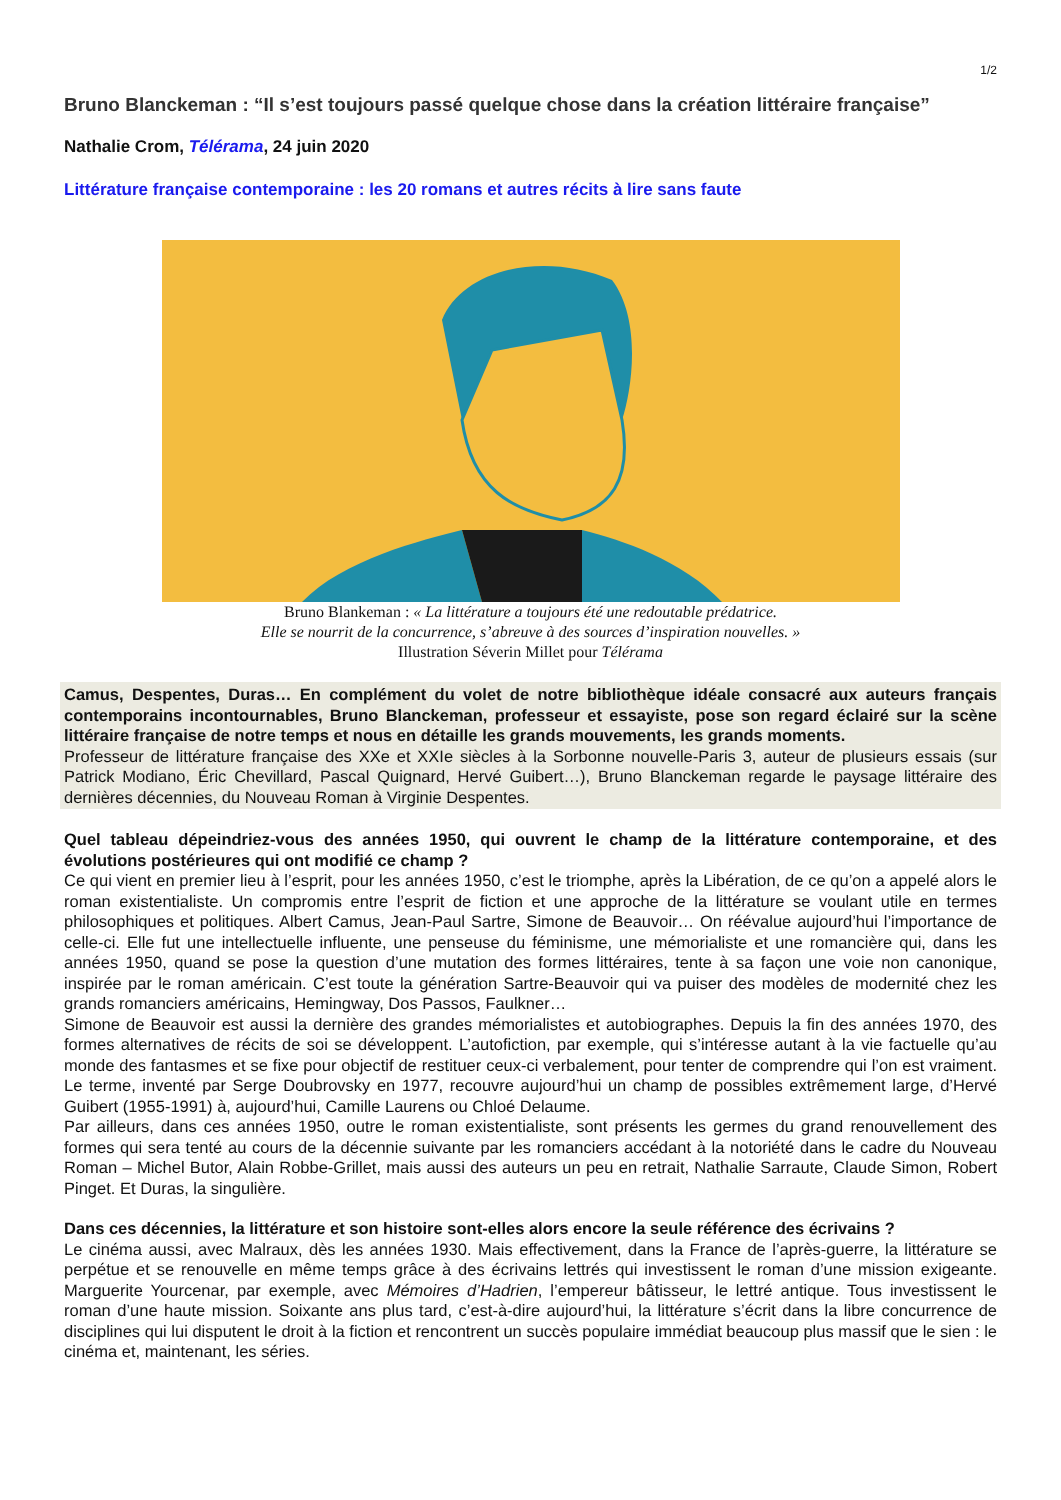1/2
Bruno Blanckeman : “Il s’est toujours passé quelque chose dans la création littéraire française”
Nathalie Crom, Télérama, 24 juin 2020
Littérature française contemporaine : les 20 romans et autres récits à lire sans faute
Bruno Blankeman : « La littérature a toujours été une redoutable prédatrice.
Elle se nourrit de la concurrence, s’abreuve à des sources d’inspiration nouvelles. »
Illustration Séverin Millet pour Télérama
Camus, Despentes, Duras… En complément du volet de notre bibliothèque idéale consacré aux auteurs français contemporains incontournables, Bruno Blanckeman, professeur et essayiste, pose son regard éclairé sur la scène littéraire française de notre temps et nous en détaille les grands mouvements, les grands moments.
Professeur de littérature française des XXe et XXIe siècles à la Sorbonne nouvelle-Paris 3, auteur de plusieurs essais (sur Patrick Modiano, Éric Chevillard, Pascal Quignard, Hervé Guibert…), Bruno Blanckeman regarde le paysage littéraire des dernières décennies, du Nouveau Roman à Virginie Despentes.
Quel tableau dépeindriez-vous des années 1950, qui ouvrent le champ de la littérature contemporaine, et des évolutions postérieures qui ont modifié ce champ ?
Ce qui vient en premier lieu à l’esprit, pour les années 1950, c’est le triomphe, après la Libération, de ce qu’on a appelé alors le roman existentialiste. Un compromis entre l’esprit de fiction et une approche de la littérature se voulant utile en termes philosophiques et politiques. Albert Camus, Jean-Paul Sartre, Simone de Beauvoir… On réévalue aujourd’hui l’importance de celle-ci. Elle fut une intellectuelle influente, une penseuse du féminisme, une mémorialiste et une romancière qui, dans les années 1950, quand se pose la question d’une mutation des formes littéraires, tente à sa façon une voie non canonique, inspirée par le roman américain. C’est toute la génération Sartre-Beauvoir qui va puiser des modèles de modernité chez les grands romanciers américains, Hemingway, Dos Passos, Faulkner…
Simone de Beauvoir est aussi la dernière des grandes mémorialistes et autobiographes. Depuis la fin des années 1970, des formes alternatives de récits de soi se développent. L’autofiction, par exemple, qui s’intéresse autant à la vie factuelle qu’au monde des fantasmes et se fixe pour objectif de restituer ceux-ci verbalement, pour tenter de comprendre qui l’on est vraiment. Le terme, inventé par Serge Doubrovsky en 1977, recouvre aujourd’hui un champ de possibles extrêmement large, d’Hervé Guibert (1955-1991) à, aujourd’hui, Camille Laurens ou Chloé Delaume.
Par ailleurs, dans ces années 1950, outre le roman existentialiste, sont présents les germes du grand renouvellement des formes qui sera tenté au cours de la décennie suivante par les romanciers accédant à la notoriété dans le cadre du Nouveau Roman – Michel Butor, Alain Robbe-Grillet, mais aussi des auteurs un peu en retrait, Nathalie Sarraute, Claude Simon, Robert Pinget. Et Duras, la singulière.
Dans ces décennies, la littérature et son histoire sont-elles alors encore la seule référence des écrivains ?
Le cinéma aussi, avec Malraux, dès les années 1930. Mais effectivement, dans la France de l’après-guerre, la littérature se perpétue et se renouvelle en même temps grâce à des écrivains lettrés qui investissent le roman d’une mission exigeante. Marguerite Yourcenar, par exemple, avec Mémoires d’Hadrien, l’empereur bâtisseur, le lettré antique. Tous investissent le roman d’une haute mission. Soixante ans plus tard, c’est-à-dire aujourd’hui, la littérature s’écrit dans la libre concurrence de disciplines qui lui disputent le droit à la fiction et rencontrent un succès populaire immédiat beaucoup plus massif que le sien : le cinéma et, maintenant, les séries.